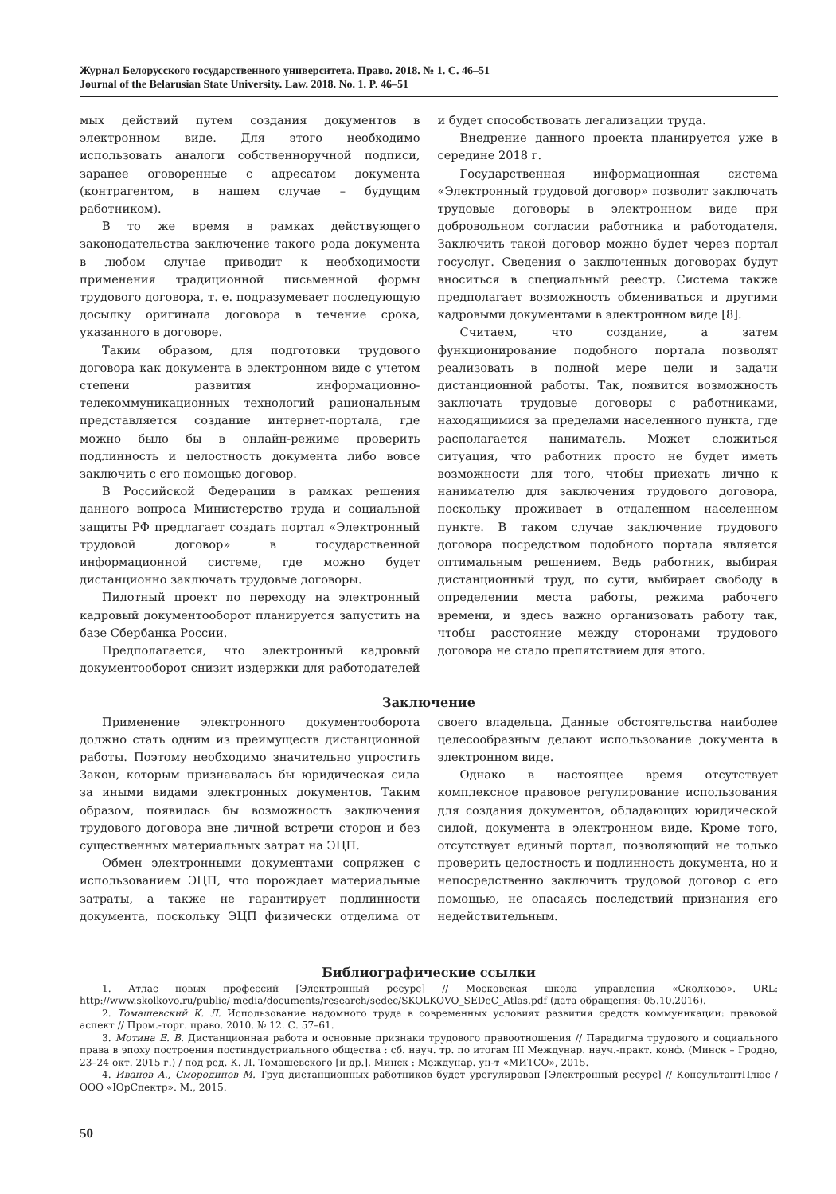Журнал Белорусского государственного университета. Право. 2018. № 1. С. 46–51
Journal of the Belarusian State University. Law. 2018. No. 1. P. 46–51
мых действий путем создания документов в электронном виде. Для этого необходимо использовать аналоги собственноручной подписи, заранее оговоренные с адресатом документа (контрагентом, в нашем случае – будущим работником).
В то же время в рамках действующего законодательства заключение такого рода документа в любом случае приводит к необходимости применения традиционной письменной формы трудового договора, т. е. подразумевает последующую досылку оригинала договора в течение срока, указанного в договоре.
Таким образом, для подготовки трудового договора как документа в электронном виде с учетом степени развития информационно-телекоммуникационных технологий рациональным представляется создание интернет-портала, где можно было бы в онлайн-режиме проверить подлинность и целостность документа либо вовсе заключить с его помощью договор.
В Российской Федерации в рамках решения данного вопроса Министерство труда и социальной защиты РФ предлагает создать портал «Электронный трудовой договор» в государственной информационной системе, где можно будет дистанционно заключать трудовые договоры.
Пилотный проект по переходу на электронный кадровый документооборот планируется запустить на базе Сбербанка России.
Предполагается, что электронный кадровый документооборот снизит издержки для работодателей и будет способствовать легализации труда.
Внедрение данного проекта планируется уже в середине 2018 г.
Государственная информационная система «Электронный трудовой договор» позволит заключать трудовые договоры в электронном виде при добровольном согласии работника и работодателя. Заключить такой договор можно будет через портал госуслуг. Сведения о заключенных договорах будут вноситься в специальный реестр. Система также предполагает возможность обмениваться и другими кадровыми документами в электронном виде [8].
Считаем, что создание, а затем функционирование подобного портала позволят реализовать в полной мере цели и задачи дистанционной работы. Так, появится возможность заключать трудовые договоры с работниками, находящимися за пределами населенного пункта, где располагается наниматель. Может сложиться ситуация, что работник просто не будет иметь возможности для того, чтобы приехать лично к нанимателю для заключения трудового договора, поскольку проживает в отдаленном населенном пункте. В таком случае заключение трудового договора посредством подобного портала является оптимальным решением. Ведь работник, выбирая дистанционный труд, по сути, выбирает свободу в определении места работы, режима рабочего времени, и здесь важно организовать работу так, чтобы расстояние между сторонами трудового договора не стало препятствием для этого.
Заключение
Применение электронного документооборота должно стать одним из преимуществ дистанционной работы. Поэтому необходимо значительно упростить Закон, которым признавалась бы юридическая сила за иными видами электронных документов. Таким образом, появилась бы возможность заключения трудового договора вне личной встречи сторон и без существенных материальных затрат на ЭЦП.
Обмен электронными документами сопряжен с использованием ЭЦП, что порождает материальные затраты, а также не гарантирует подлинности документа, поскольку ЭЦП физически отделима от своего владельца. Данные обстоятельства наиболее целесообразным делают использование документа в электронном виде.
Однако в настоящее время отсутствует комплексное правовое регулирование использования для создания документов, обладающих юридической силой, документа в электронном виде. Кроме того, отсутствует единый портал, позволяющий не только проверить целостность и подлинность документа, но и непосредственно заключить трудовой договор с его помощью, не опасаясь последствий признания его недействительным.
Библиографические ссылки
1. Атлас новых профессий [Электронный ресурс] // Московская школа управления «Сколково». URL: http://www.skolkovo.ru/public/ media/documents/research/sedec/SKOLKOVO_SEDeC_Atlas.pdf (дата обращения: 05.10.2016).
2. Томашевский К. Л. Использование надомного труда в современных условиях развития средств коммуникации: правовой аспект // Пром.-торг. право. 2010. № 12. С. 57–61.
3. Мотина Е. В. Дистанционная работа и основные признаки трудового правоотношения // Парадигма трудового и социального права в эпоху построения постиндустриального общества : сб. науч. тр. по итогам III Междунар. науч.-практ. конф. (Минск – Гродно, 23–24 окт. 2015 г.) / под ред. К. Л. Томашевского [и др.]. Минск : Междунар. ун-т «МИТСО», 2015.
4. Иванов А., Смородинов М. Труд дистанционных работников будет урегулирован [Электронный ресурс] // КонсультантПлюс / ООО «ЮрСпектр». М., 2015.
50